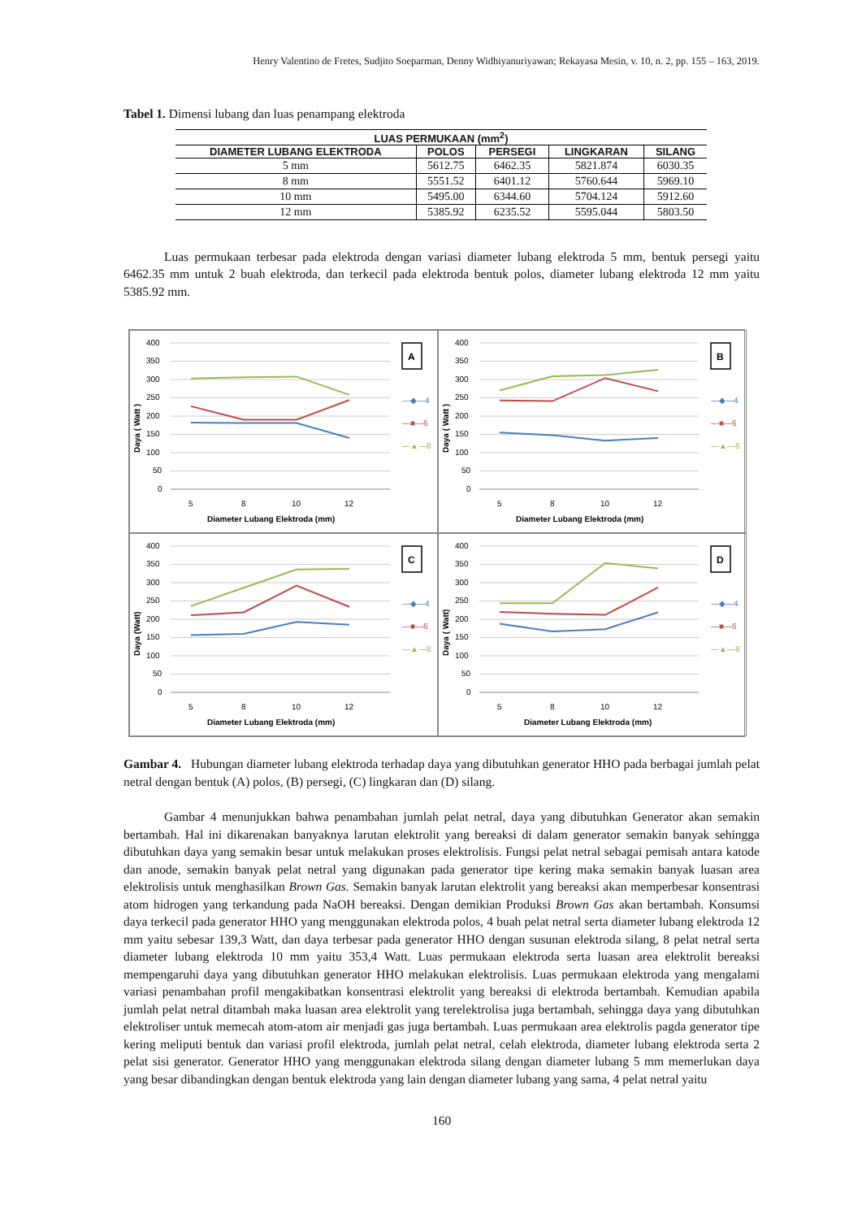Henry Valentino de Fretes, Sudjito Soeparman, Denny Widhiyanuriyawan; Rekayasa Mesin, v. 10, n. 2, pp. 155 – 163, 2019.
Tabel 1. Dimensi lubang dan luas penampang elektroda
| LUAS PERMUKAAN (mm<sup>2</sup>) | | | | |
| --- | --- | --- | --- | --- |
| DIAMETER LUBANG ELEKTRODA | POLOS | PERSEGI | LINGKARAN | SILANG |
| 5 mm | 5612.75 | 6462.35 | 5821.874 | 6030.35 |
| 8 mm | 5551.52 | 6401.12 | 5760.644 | 5969.10 |
| 10 mm | 5495.00 | 6344.60 | 5704.124 | 5912.60 |
| 12 mm | 5385.92 | 6235.52 | 5595.044 | 5803.50 |
Luas permukaan terbesar pada elektroda dengan variasi diameter lubang elektroda 5 mm, bentuk persegi yaitu 6462.35 mm untuk 2 buah elektroda, dan terkecil pada elektroda bentuk polos, diameter lubang elektroda 12 mm yaitu 5385.92 mm.
400
350
300
250
200
150
100
50
0
Daya ( Watt )
5
8
10
12
Diameter Lubang Elektroda (mm)
A
—◆—4
—■—6
—▲—8
400
350
300
250
200
150
100
50
0
Daya ( Watt )
5
8
10
12
Diameter Lubang Elektroda (mm)
B
—◆—4
—■—6
—▲—8
400
350
300
250
200
150
100
50
0
Daya (Watt)
5
8
10
12
Diameter Lubang Elektroda (mm)
C
—◆—4
—■—6
—▲—8
400
350
300
250
200
150
100
50
0
Daya ( Watt)
5
8
10
12
Diameter Lubang Elektroda (mm)
D
—◆—4
—■—6
—▲—8
Gambar 4. Hubungan diameter lubang elektroda terhadap daya yang dibutuhkan generator HHO pada berbagai jumlah pelat netral dengan bentuk (A) polos, (B) persegi, (C) lingkaran dan (D) silang.
Gambar 4 menunjukkan bahwa penambahan jumlah pelat netral, daya yang dibutuhkan Generator akan semakin bertambah. Hal ini dikarenakan banyaknya larutan elektrolit yang bereaksi di dalam generator semakin banyak sehingga dibutuhkan daya yang semakin besar untuk melakukan proses elektrolisis. Fungsi pelat netral sebagai pemisah antara katode dan anode, semakin banyak pelat netral yang digunakan pada generator tipe kering maka semakin banyak luasan area elektrolisis untuk menghasilkan Brown Gas. Semakin banyak larutan elektrolit yang bereaksi akan memperbesar konsentrasi atom hidrogen yang terkandung pada NaOH bereaksi. Dengan demikian Produksi Brown Gas akan bertambah. Konsumsi daya terkecil pada generator HHO yang menggunakan elektroda polos, 4 buah pelat netral serta diameter lubang elektroda 12 mm yaitu sebesar 139,3 Watt, dan daya terbesar pada generator HHO dengan susunan elektroda silang, 8 pelat netral serta diameter lubang elektroda 10 mm yaitu 353,4 Watt. Luas permukaan elektroda serta luasan area elektrolit bereaksi mempengaruhi daya yang dibutuhkan generator HHO melakukan elektrolisis. Luas permukaan elektroda yang mengalami variasi penambahan profil mengakibatkan konsentrasi elektrolit yang bereaksi di elektroda bertambah. Kemudian apabila jumlah pelat netral ditambah maka luasan area elektrolit yang terelektrolisa juga bertambah, sehingga daya yang dibutuhkan elektroliser untuk memecah atom-atom air menjadi gas juga bertambah. Luas permukaan area elektrolis pagda generator tipe kering meliputi bentuk dan variasi profil elektroda, jumlah pelat netral, celah elektroda, diameter lubang elektroda serta 2 pelat sisi generator. Generator HHO yang menggunakan elektroda silang dengan diameter lubang 5 mm memerlukan daya yang besar dibandingkan dengan bentuk elektroda yang lain dengan diameter lubang yang sama, 4 pelat netral yaitu
160